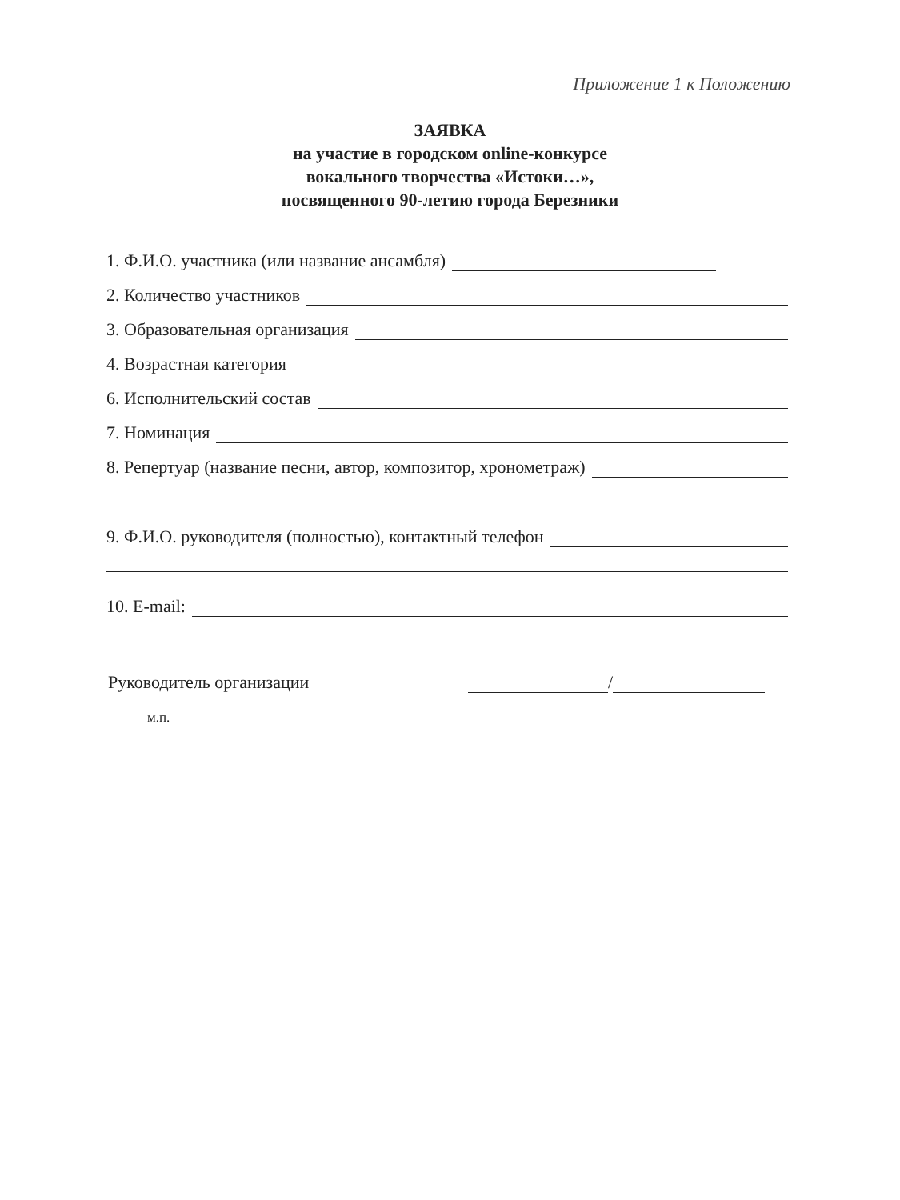Приложение 1 к Положению
ЗАЯВКА
на участие в городском online-конкурсе
вокального творчества «Истоки…»,
посвященного 90-летию города Березники
1. Ф.И.О. участника (или название ансамбля)
2. Количество участников
3. Образовательная организация
4. Возрастная категория
6. Исполнительский состав
7. Номинация
8. Репертуар (название песни, автор, композитор, хронометраж)
9. Ф.И.О. руководителя (полностью), контактный телефон
10. E-mail:
Руководитель организации /
м.п.